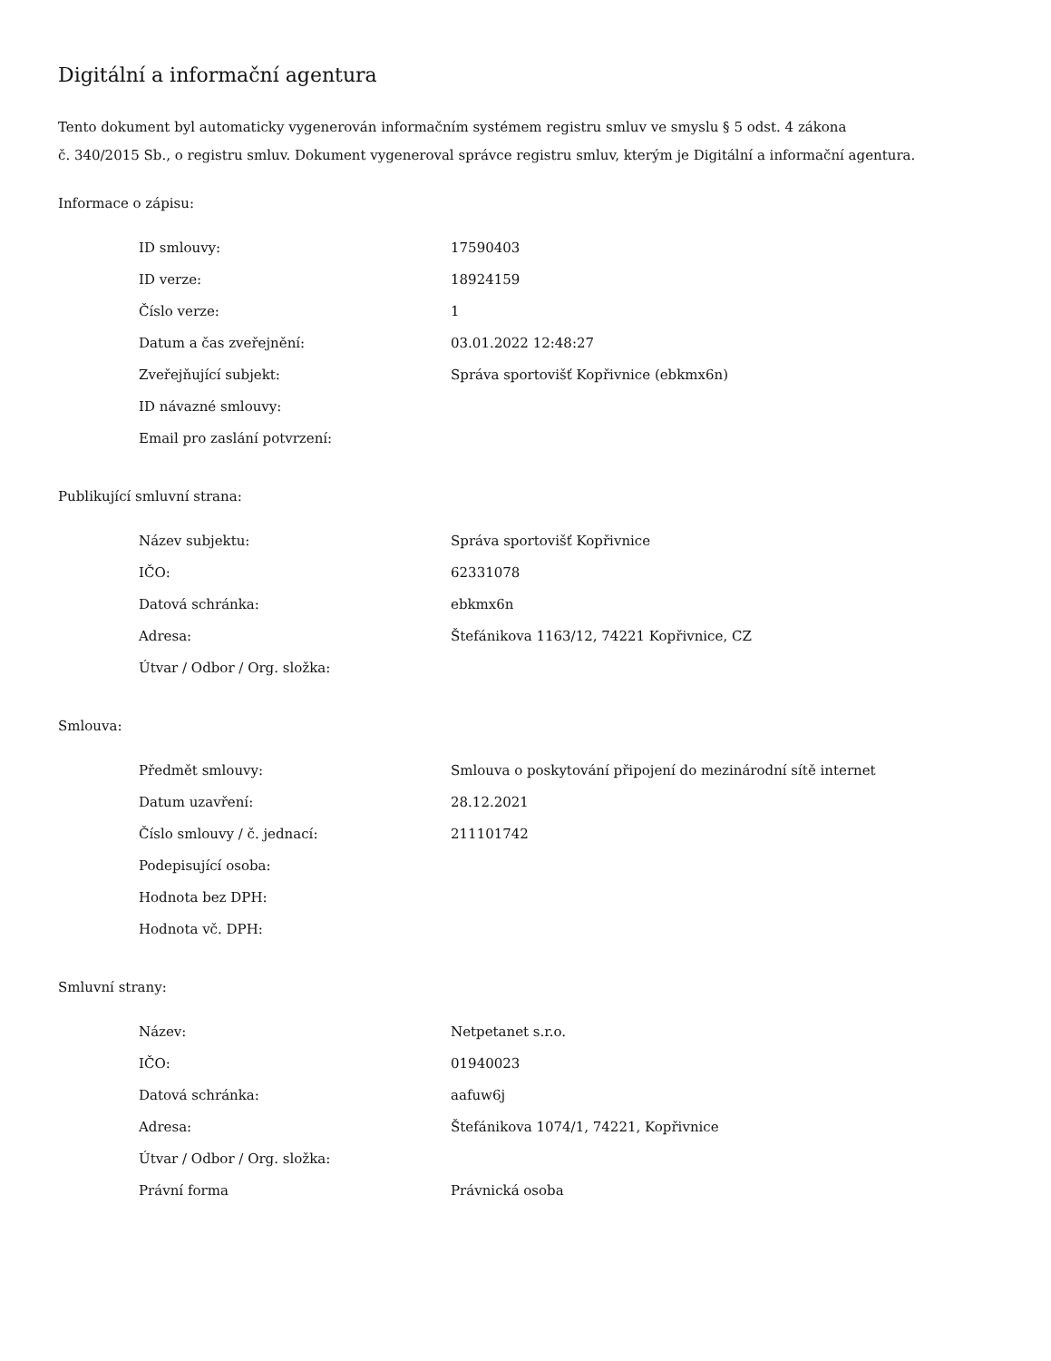Digitální a informační agentura
Tento dokument byl automaticky vygenerován informačním systémem registru smluv ve smyslu § 5 odst. 4 zákona
č. 340/2015 Sb., o registru smluv. Dokument vygeneroval správce registru smluv, kterým je Digitální a informační agentura.
Informace o zápisu:
| ID smlouvy: | 17590403 |
| ID verze: | 18924159 |
| Číslo verze: | 1 |
| Datum a čas zveřejnění: | 03.01.2022 12:48:27 |
| Zveřejňující subjekt: | Správa sportovišť Kopřivnice (ebkmx6n) |
| ID návazné smlouvy: | |
| Email pro zaslání potvrzení: | |
Publikující smluvní strana:
| Název subjektu: | Správa sportovišť Kopřivnice |
| IČO: | 62331078 |
| Datová schránka: | ebkmx6n |
| Adresa: | Štefánikova 1163/12, 74221 Kopřivnice, CZ |
| Útvar / Odbor / Org. složka: | |
Smlouva:
| Předmět smlouvy: | Smlouva o poskytování připojení do mezinárodní sítě internet |
| Datum uzavření: | 28.12.2021 |
| Číslo smlouvy / č. jednací: | 211101742 |
| Podepisující osoba: | |
| Hodnota bez DPH: | |
| Hodnota vč. DPH: | |
Smluvní strany:
| Název: | Netpetanet s.r.o. |
| IČO: | 01940023 |
| Datová schránka: | aafuw6j |
| Adresa: | Štefánikova 1074/1, 74221, Kopřivnice |
| Útvar / Odbor / Org. složka: | |
| Právní forma | Právnická osoba |